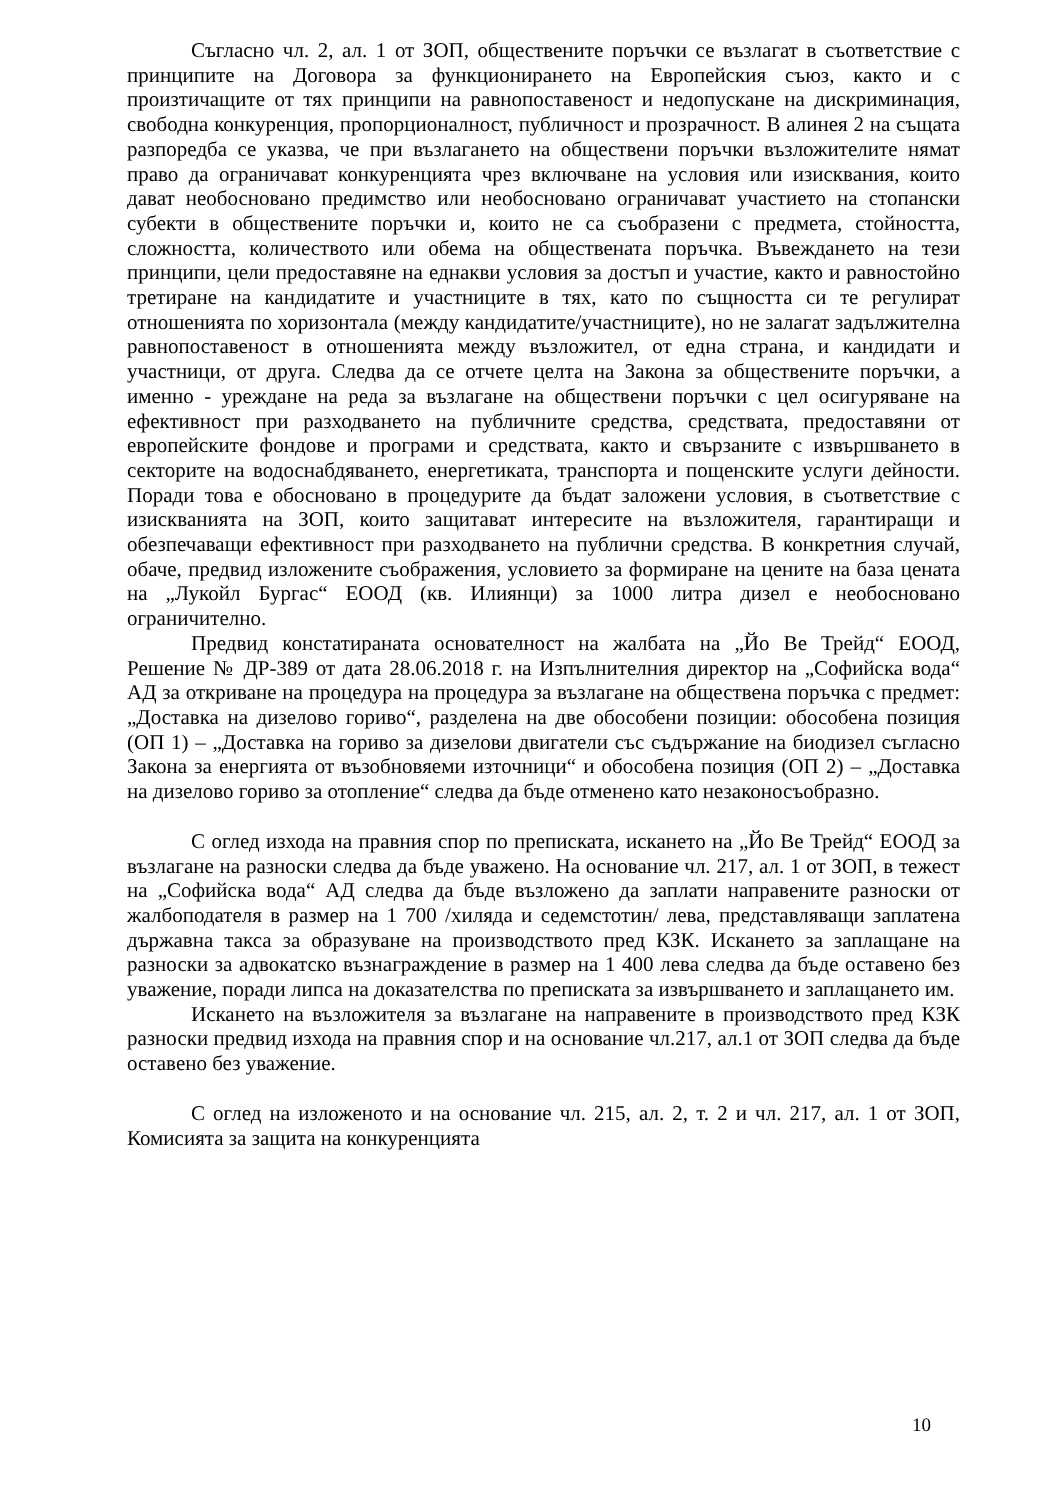Съгласно чл. 2, ал. 1 от ЗОП, обществените поръчки се възлагат в съответствие с принципите на Договора за функционирането на Европейския съюз, както и с произтичащите от тях принципи на равнопоставеност и недопускане на дискриминация, свободна конкуренция, пропорционалност, публичност и прозрачност. В алинея 2 на същата разпоредба се указва, че при възлагането на обществени поръчки възложителите нямат право да ограничават конкуренцията чрез включване на условия или изисквания, които дават необосновано предимство или необосновано ограничават участието на стопански субекти в обществените поръчки и, които не са съобразени с предмета, стойността, сложността, количеството или обема на обществената поръчка. Въвеждането на тези принципи, цели предоставяне на еднакви условия за достъп и участие, както и равностойно третиране на кандидатите и участниците в тях, като по същността си те регулират отношенията по хоризонтала (между кандидатите/участниците), но не залагат задължителна равнопоставеност в отношенията между възложител, от една страна, и кандидати и участници, от друга. Следва да се отчете целта на Закона за обществените поръчки, а именно - уреждане на реда за възлагане на обществени поръчки с цел осигуряване на ефективност при разходването на публичните средства, средствата, предоставяни от европейските фондове и програми и средствата, както и свързаните с извършването в секторите на водоснабдяването, енергетиката, транспорта и пощенските услуги дейности. Поради това е обосновано в процедурите да бъдат заложени условия, в съответствие с изискванията на ЗОП, които защитават интересите на възложителя, гарантиращи и обезпечаващи ефективност при разходването на публични средства. В конкретния случай, обаче, предвид изложените съображения, условието за формиране на цените на база цената на „Лукойл Бургас“ ЕООД (кв. Илиянци) за 1000 литра дизел е необосновано ограничително.
Предвид констатираната основателност на жалбата на „Йо Ве Трейд“ ЕООД, Решение № ДР-389 от дата 28.06.2018 г. на Изпълнителния директор на „Софийска вода“ АД за откриване на процедура на процедура за възлагане на обществена поръчка с предмет: „Доставка на дизелово гориво“, разделена на две обособени позиции: обособена позиция (ОП 1) – „Доставка на гориво за дизелови двигатели със съдържание на биодизел съгласно Закона за енергията от възобновяеми източници“ и обособена позиция (ОП 2) – „Доставка на дизелово гориво за отопление“ следва да бъде отменено като незаконосъобразно.
С оглед изхода на правния спор по преписката, искането на „Йо Ве Трейд“ ЕООД за възлагане на разноски следва да бъде уважено. На основание чл. 217, ал. 1 от ЗОП, в тежест на „Софийска вода“ АД следва да бъде възложено да заплати направените разноски от жалбоподателя в размер на 1 700 /хиляда и седемстотин/ лева, представляващи заплатена държавна такса за образуване на производството пред КЗК. Искането за заплащане на разноски за адвокатско възнаграждение в размер на 1 400 лева следва да бъде оставено без уважение, поради липса на доказателства по преписката за извършването и заплащането им.
Искането на възложителя за възлагане на направените в производството пред КЗК разноски предвид изхода на правния спор и на основание чл.217, ал.1 от ЗОП следва да бъде оставено без уважение.
С оглед на изложеното и на основание чл. 215, ал. 2, т. 2 и чл. 217, ал. 1 от ЗОП, Комисията за защита на конкуренцията
10